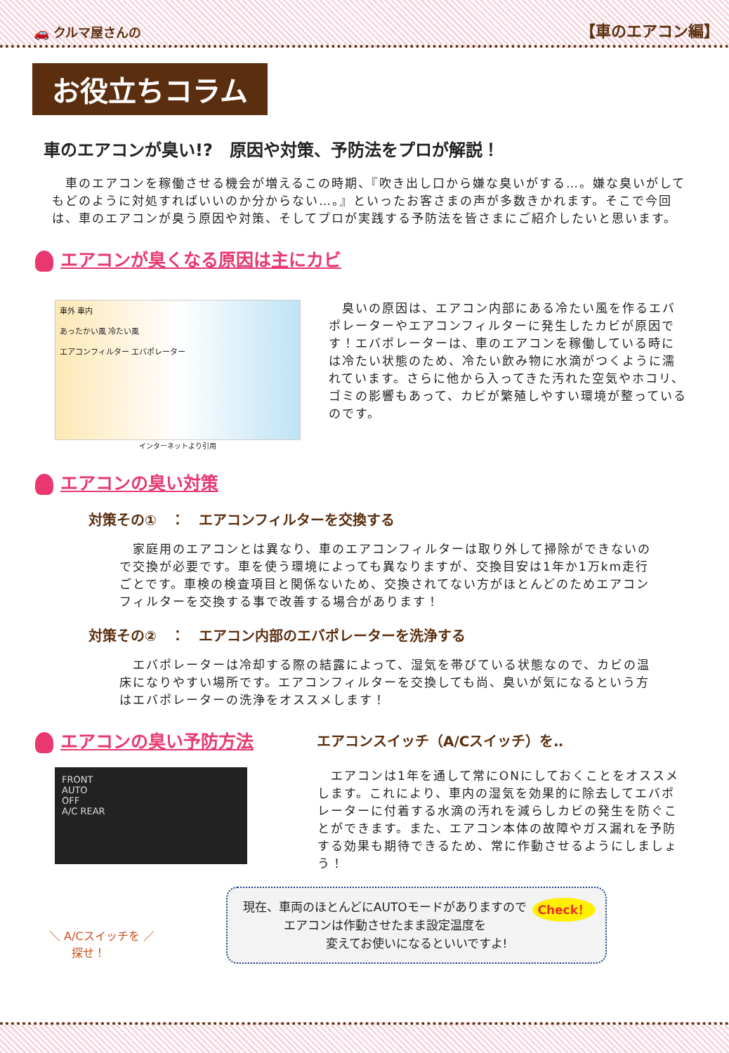🚗 クルマ屋さんの 【車のエアコン編】
お役立ちコラム
車のエアコンが臭い!?　原因や対策、予防法をプロが解説！
　車のエアコンを稼働させる機会が増えるこの時期、『吹き出し口から嫌な臭いがする…。嫌な臭いがしてもどのように対処すればいいのか分からない…。』といったお客さまの声が多数きかれます。そこで今回は、車のエアコンが臭う原因や対策、そしてプロが実践する予防法を皆さまにご紹介したいと思います。
エアコンが臭くなる原因は主にカビ
車外 車内
あったかい風 冷たい風
エアコンフィルター エバポレーター
インターネットより引用
　臭いの原因は、エアコン内部にある冷たい風を作るエバポレーターやエアコンフィルターに発生したカビが原因です！エバポレーターは、車のエアコンを稼働している時には冷たい状態のため、冷たい飲み物に水滴がつくように濡れています。さらに他から入ってきた汚れた空気やホコリ、ゴミの影響もあって、カビが繁殖しやすい環境が整っているのです。
エアコンの臭い対策
対策その①　：　エアコンフィルターを交換する
　家庭用のエアコンとは異なり、車のエアコンフィルターは取り外して掃除ができないので交換が必要です。車を使う環境によっても異なりますが、交換目安は1年か1万km走行ごとです。車検の検査項目と関係ないため、交換されてない方がほとんどのためエアコンフィルターを交換する事で改善する場合があります！
対策その②　：　エアコン内部のエバポレーターを洗浄する
　エバポレーターは冷却する際の結露によって、湿気を帯びている状態なので、カビの温床になりやすい場所です。エアコンフィルターを交換しても尚、臭いが気になるという方はエバポレーターの洗浄をオススメします！
エアコンの臭い予防方法
エアコンスイッチ（A/Cスイッチ）を‥
FRONT
AUTO
OFF
A/C REAR
　エアコンは1年を通して常にONにしておくことをオススメします。これにより、車内の湿気を効果的に除去してエバポレーターに付着する水滴の汚れを減らしカビの発生を防ぐことができます。また、エアコン本体の故障やガス漏れを予防する効果も期待できるため、常に作動させるようにしましょう！
＼ A/Cスイッチを ／
　　探せ！
Check！ 現在、車両のほとんどにAUTOモードがありますので
エアコンは作動させたまま設定温度を
変えてお使いになるといいですよ!